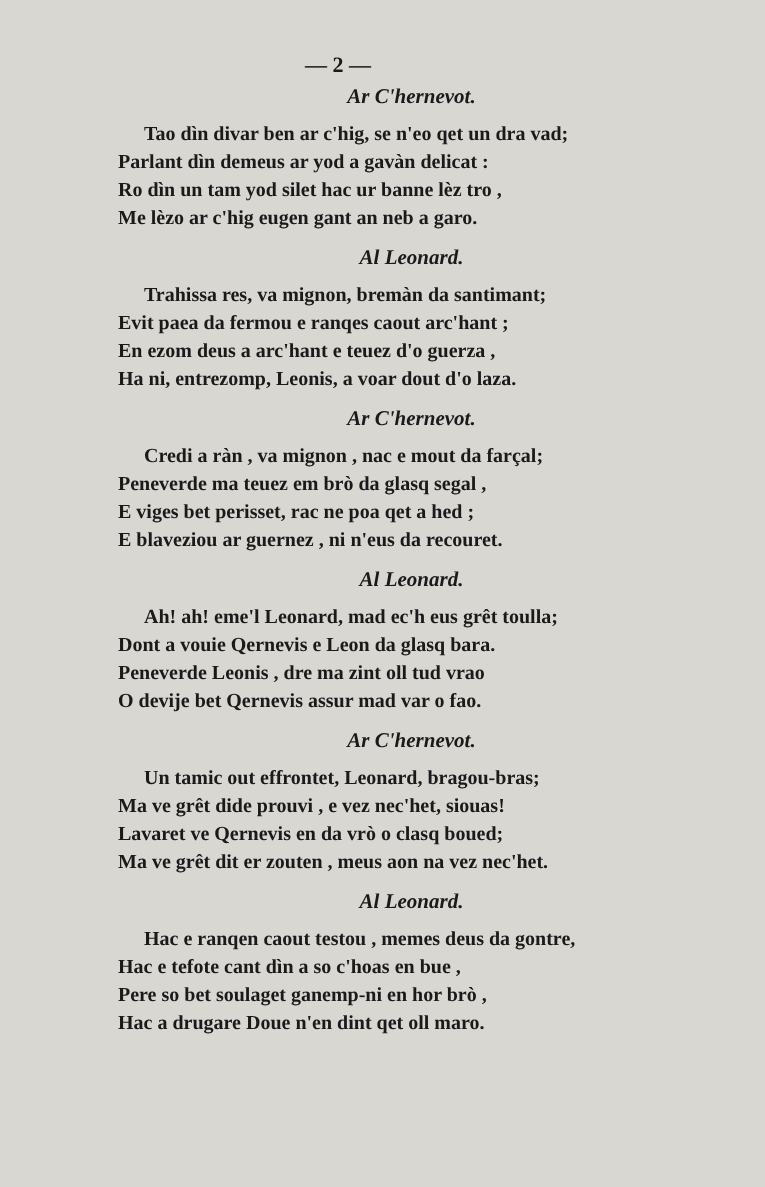— 2 —
Ar C'hernevot.
Tao dìn divar ben ar c'hig, se n'eo qet un dra vad;
Parlant dìn demeus ar yod a gavàn delicat :
Ro dìn un tam yod silet hac ur banne lèz tro ,
Me lèzo ar c'hig eugen gant an neb a garo.
Al Leonard.
Trahissa res, va mignon, bremàn da santimant;
Evit paea da fermou e ranqes caout arc'hant ;
En ezom deus a arc'hant e teuez d'o guerza ,
Ha ni, entrezomp, Leonis, a voar dout d'o laza.
Ar C'hernevot.
Credi a ràn , va mignon , nac e mout da farçal;
Peneverde ma teuez em brò da glasq segal ,
E viges bet perisset, rac ne poa qet a hed ;
E blaveziou ar guernez , ni n'eus da recouret.
Al Leonard.
Ah! ah! eme'l Leonard, mad ec'h eus grêt toulla;
Dont a vouie Qernevis e Leon da glasq bara.
Peneverde Leonis , dre ma zint oll tud vrao
O devije bet Qernevis assur mad var o fao.
Ar C'hernevot.
Un tamic out effrontet, Leonard, bragou-bras;
Ma ve grêt dide prouvi , e vez nec'het, siouas!
Lavaret ve Qernevis en da vrò o clasq boued;
Ma ve grêt dit er zouten , meus aon na vez nec'het.
Al Leonard.
Hac e ranqen caout testou , memes deus da gontre,
Hac e tefote cant dìn a so c'hoas en bue ,
Pere so bet soulaget ganemp-ni en hor brò ,
Hac a drugare Doue n'en dint qet oll maro.